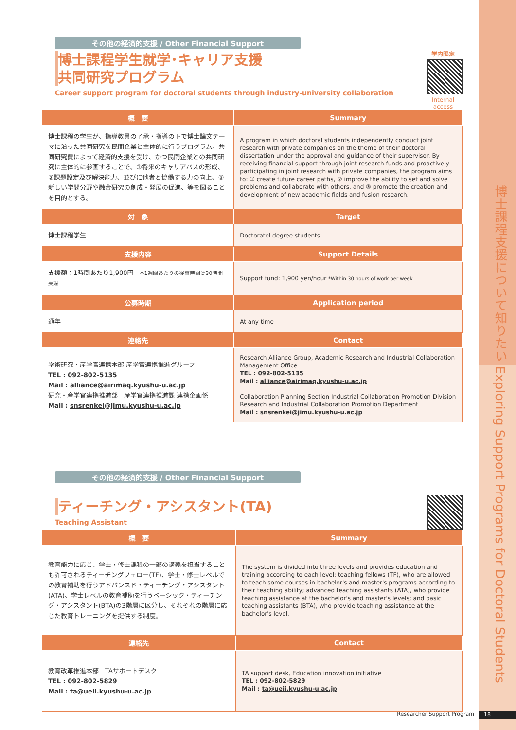博士課程支援について知りたい Exploring Support Programs for Doctoral Students
その他の経済的支援 / Other Financial Support
学内限定
Internal access
博士課程学生就学･キャリア支援
共同研究プログラム
Career support program for doctoral students through industry-university collaboration
| 概 要 | Summary |
| --- | --- |
| 博士課程の学生が、指導教員の了承・指導の下で博士論文テーマに沿った共同研究を民間企業と主体的に行うプログラム。共同研究費によって経済的支援を受け、かつ民間企業との共同研究に主体的に参画することで、①将来のキャリアパスの形成、②課題設定及び解決能力、並びに他者と協働する力の向上、③新しい学問分野や融合研究の創成・発展の促進、等を図ることを目的とする。 | A program in which doctoral students independently conduct joint research with private companies on the theme of their doctoral dissertation under the approval and guidance of their supervisor. By receiving financial support through joint research funds and proactively participating in joint research with private companies, the program aims to: ① create future career paths, ② improve the ability to set and solve problems and collaborate with others, and ③ promote the creation and development of new academic fields and fusion research. |
| 対 象 | Target |
| 博士課程学生 | Doctoratel degree students |
| 支援内容 | Support Details |
| 支援額：1時間あたり1,900円 ※1週間あたりの従事時間は30時間未満 | Support fund: 1,900 yen/hour *Within 30 hours of work per week |
| 公募時期 | Application period |
| 通年 | At any time |
| 連絡先 | Contact |
| 学術研究・産学官連携本部 産学官連携推進グループ TEL : 092-802-5135 Mail : alliance@airimaq.kyushu-u.ac.jp 研究・産学官連携推進部 産学官連携推進課 連携企画係 Mail : snsrenkei@jimu.kyushu-u.ac.jp | Research Alliance Group, Academic Research and Industrial Collaboration Management Office TEL : 092-802-5135 Mail : alliance@airimaq.kyushu-u.ac.jp Collaboration Planning Section Industrial Collaboration Promotion Division Research and Industrial Collaboration Promotion Department Mail : snsrenkei@jimu.kyushu-u.ac.jp |
その他の経済的支援 / Other Financial Support
ティーチング・アシスタント(TA)
Teaching Assistant
| 概 要 | Summary |
| --- | --- |
| 教育能力に応じ、学士・修士課程の一部の講義を担当することも許可されるティーチングフェロー(TF)、学士・修士レベルでの教育補助を行うアドバンスド・ティーチング・アシスタント(ATA)、学士レベルの教育補助を行うベーシック・ティーチング・アシスタント(BTA)の3階層に区分し、それぞれの階層に応じた教育トレーニングを提供する制度。 | The system is divided into three levels and provides education and training according to each level: teaching fellows (TF), who are allowed to teach some courses in bachelor's and master's programs according to their teaching ability; advanced teaching assistants (ATA), who provide teaching assistance at the bachelor's and master's levels; and basic teaching assistants (BTA), who provide teaching assistance at the bachelor's level. |
| 連絡先 | Contact |
| 教育改革推進本部 TAサポートデスク TEL : 092-802-5829 Mail : ta@ueii.kyushu-u.ac.jp | TA support desk, Education innovation initiative TEL : 092-802-5829 Mail : ta@ueii.kyushu-u.ac.jp |
Researcher Support Program 18